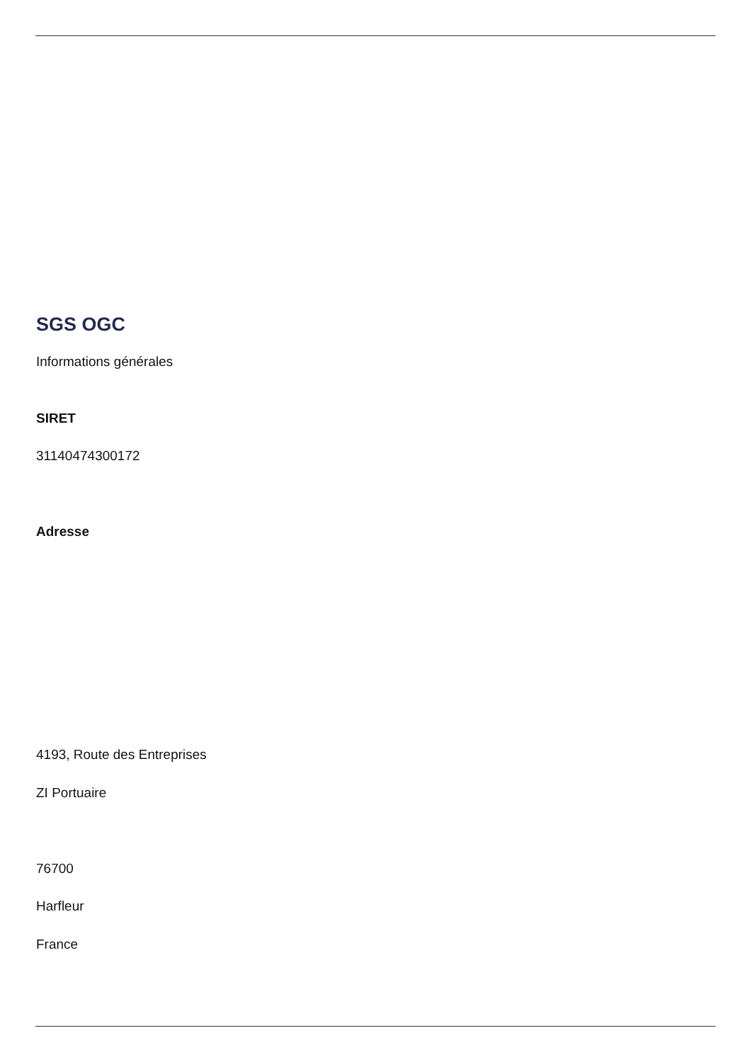SGS OGC
Informations générales
SIRET
31140474300172
Adresse
4193, Route des Entreprises
ZI Portuaire
76700
Harfleur
France